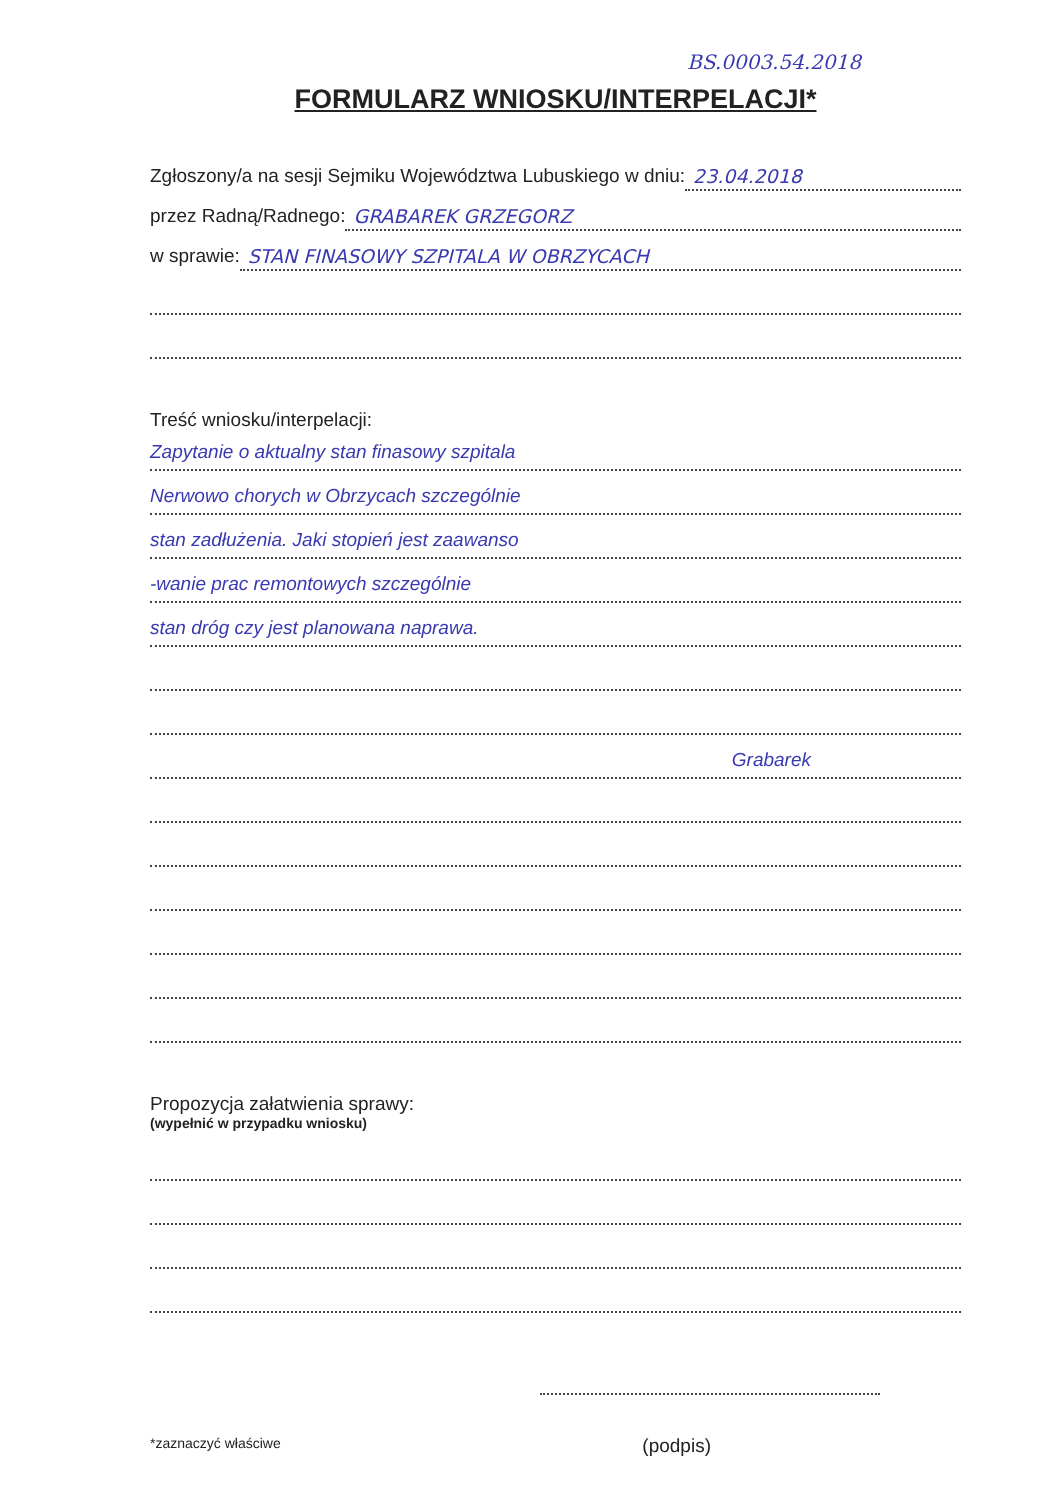BS.0003.54.2018
FORMULARZ WNIOSKU/INTERPELACJI*
Zgłoszony/a na sesji Sejmiku Województwa Lubuskiego w dniu: 23.04.2018
przez Radną/Radnego: GRABAREK GRZEGORZ
w sprawie: STAN FINASOWY SZPITALA W OBRZYCACH
Treść wniosku/interpelacji:
Zapytanie o aktualny stan finasowy szpitala
Nerwowo chorych w Obrzycach szczególnie
stan zadłużenia. Jaki stopień jest zaawanso
-wanie prac remontowych szczególnie
stan dróg czy jest planowana naprawa.
Grabarek
Propozycja załatwienia sprawy:
(wypełnić w przypadku wniosku)
*zaznaczyć właściwe (podpis)